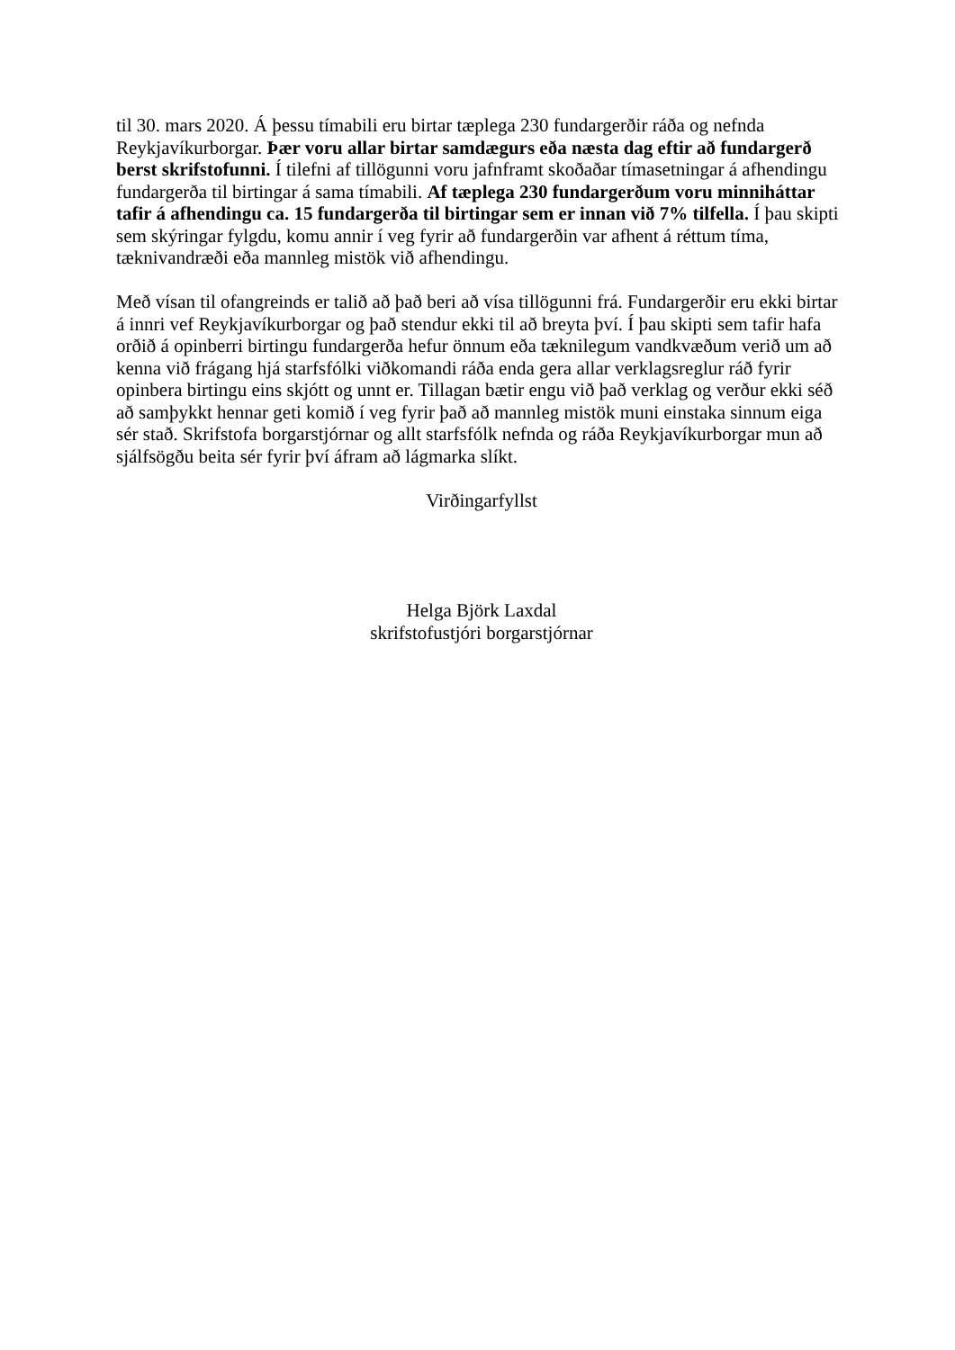til 30. mars 2020. Á þessu tímabili eru birtar tæplega 230 fundargerðir ráða og nefnda Reykjavíkurborgar. Þær voru allar birtar samdægurs eða næsta dag eftir að fundargerð berst skrifstofunni. Í tilefni af tillögunni voru jafnframt skoðaðar tímasetningar á afhendingu fundargerða til birtingar á sama tímabili. Af tæplega 230 fundargerðum voru minniháttar tafir á afhendingu ca. 15 fundargerða til birtingar sem er innan við 7% tilfella. Í þau skipti sem skýringar fylgdu, komu annir í veg fyrir að fundargerðin var afhent á réttum tíma, tæknivandræði eða mannleg mistök við afhendingu.
Með vísan til ofangreinds er talið að það beri að vísa tillögunni frá. Fundargerðir eru ekki birtar á innri vef Reykjavíkurborgar og það stendur ekki til að breyta því. Í þau skipti sem tafir hafa orðið á opinberri birtingu fundargerða hefur önnum eða tæknilegum vandkvæðum verið um að kenna við frágang hjá starfsfólki viðkomandi ráða enda gera allar verklagsreglur ráð fyrir opinbera birtingu eins skjótt og unnt er. Tillagan bætir engu við það verklag og verður ekki séð að samþykkt hennar geti komið í veg fyrir það að mannleg mistök muni einstaka sinnum eiga sér stað. Skrifstofa borgarstjórnar og allt starfsfólk nefnda og ráða Reykjavíkurborgar mun að sjálfsögðu beita sér fyrir því áfram að lágmarka slíkt.
Virðingarfyllst
Helga Björk Laxdal
skrifstofustjóri borgarstjórnar